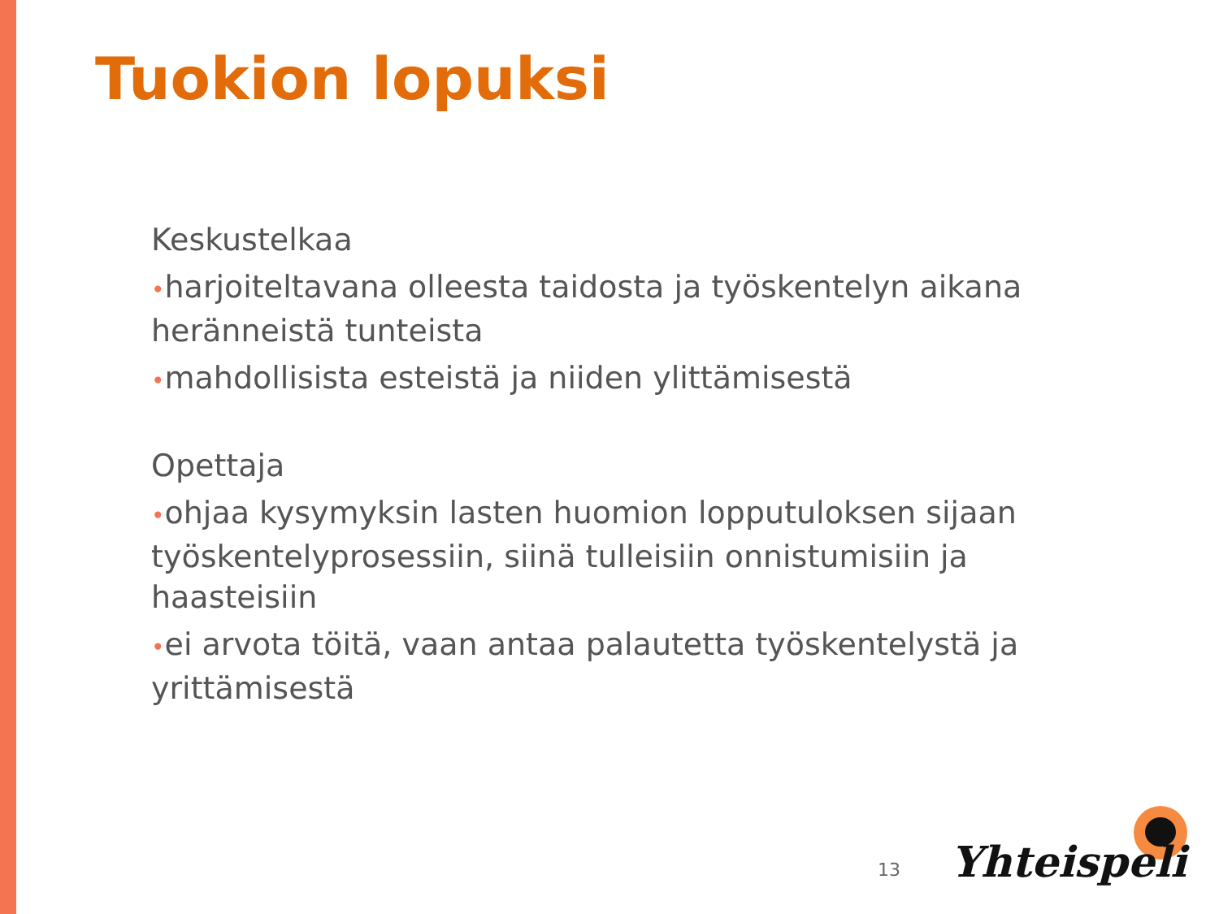Tuokion lopuksi
Keskustelkaa
•harjoiteltavana olleesta taidosta ja työskentelyn aikana heränneistä tunteista
•mahdollisista esteistä ja niiden ylittämisestä
Opettaja
•ohjaa kysymyksin lasten huomion lopputuloksen sijaan työskentelyprosessiin, siinä tulleisiin onnistumisiin ja haasteisiin
•ei arvota töitä, vaan antaa palautetta työskentelystä ja yrittämisestä
13 Yhteispeli